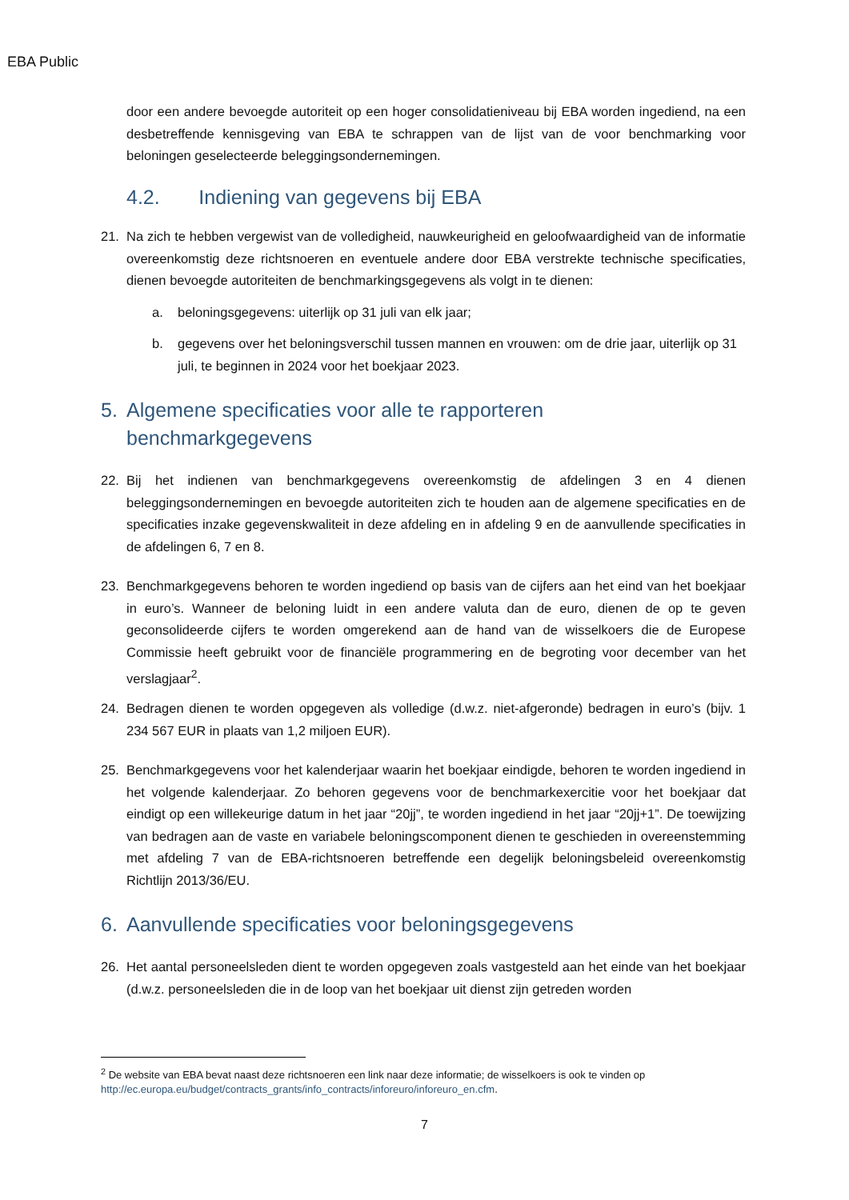EBA Public
door een andere bevoegde autoriteit op een hoger consolidatieniveau bij EBA worden ingediend, na een desbetreffende kennisgeving van EBA te schrappen van de lijst van de voor benchmarking voor beloningen geselecteerde beleggingsondernemingen.
4.2. Indiening van gegevens bij EBA
21. Na zich te hebben vergewist van de volledigheid, nauwkeurigheid en geloofwaardigheid van de informatie overeenkomstig deze richtsnoeren en eventuele andere door EBA verstrekte technische specificaties, dienen bevoegde autoriteiten de benchmarkingsgegevens als volgt in te dienen:
a. beloningsgegevens: uiterlijk op 31 juli van elk jaar;
b. gegevens over het beloningsverschil tussen mannen en vrouwen: om de drie jaar, uiterlijk op 31 juli, te beginnen in 2024 voor het boekjaar 2023.
5. Algemene specificaties voor alle te rapporteren
benchmarkgegevens
22. Bij het indienen van benchmarkgegevens overeenkomstig de afdelingen 3 en 4 dienen beleggingsondernemingen en bevoegde autoriteiten zich te houden aan de algemene specificaties en de specificaties inzake gegevenskwaliteit in deze afdeling en in afdeling 9 en de aanvullende specificaties in de afdelingen 6, 7 en 8.
23. Benchmarkgegevens behoren te worden ingediend op basis van de cijfers aan het eind van het boekjaar in euro’s. Wanneer de beloning luidt in een andere valuta dan de euro, dienen de op te geven geconsolideerde cijfers te worden omgerekend aan de hand van de wisselkoers die de Europese Commissie heeft gebruikt voor de financiële programmering en de begroting voor december van het verslagjaar<sup>2</sup>.
24. Bedragen dienen te worden opgegeven als volledige (d.w.z. niet-afgeronde) bedragen in euro’s (bijv. 1 234 567 EUR in plaats van 1,2 miljoen EUR).
25. Benchmarkgegevens voor het kalenderjaar waarin het boekjaar eindigde, behoren te worden ingediend in het volgende kalenderjaar. Zo behoren gegevens voor de benchmarkexercitie voor het boekjaar dat eindigt op een willekeurige datum in het jaar “20jj”, te worden ingediend in het jaar “20jj+1”. De toewijzing van bedragen aan de vaste en variabele beloningscomponent dienen te geschieden in overeenstemming met afdeling 7 van de EBA-richtsnoeren betreffende een degelijk beloningsbeleid overeenkomstig Richtlijn 2013/36/EU.
6. Aanvullende specificaties voor beloningsgegevens
26. Het aantal personeelsleden dient te worden opgegeven zoals vastgesteld aan het einde van het boekjaar (d.w.z. personeelsleden die in de loop van het boekjaar uit dienst zijn getreden worden
<sup>2</sup> De website van EBA bevat naast deze richtsnoeren een link naar deze informatie; de wisselkoers is ook te vinden op http://ec.europa.eu/budget/contracts_grants/info_contracts/inforeuro/inforeuro_en.cfm.
7